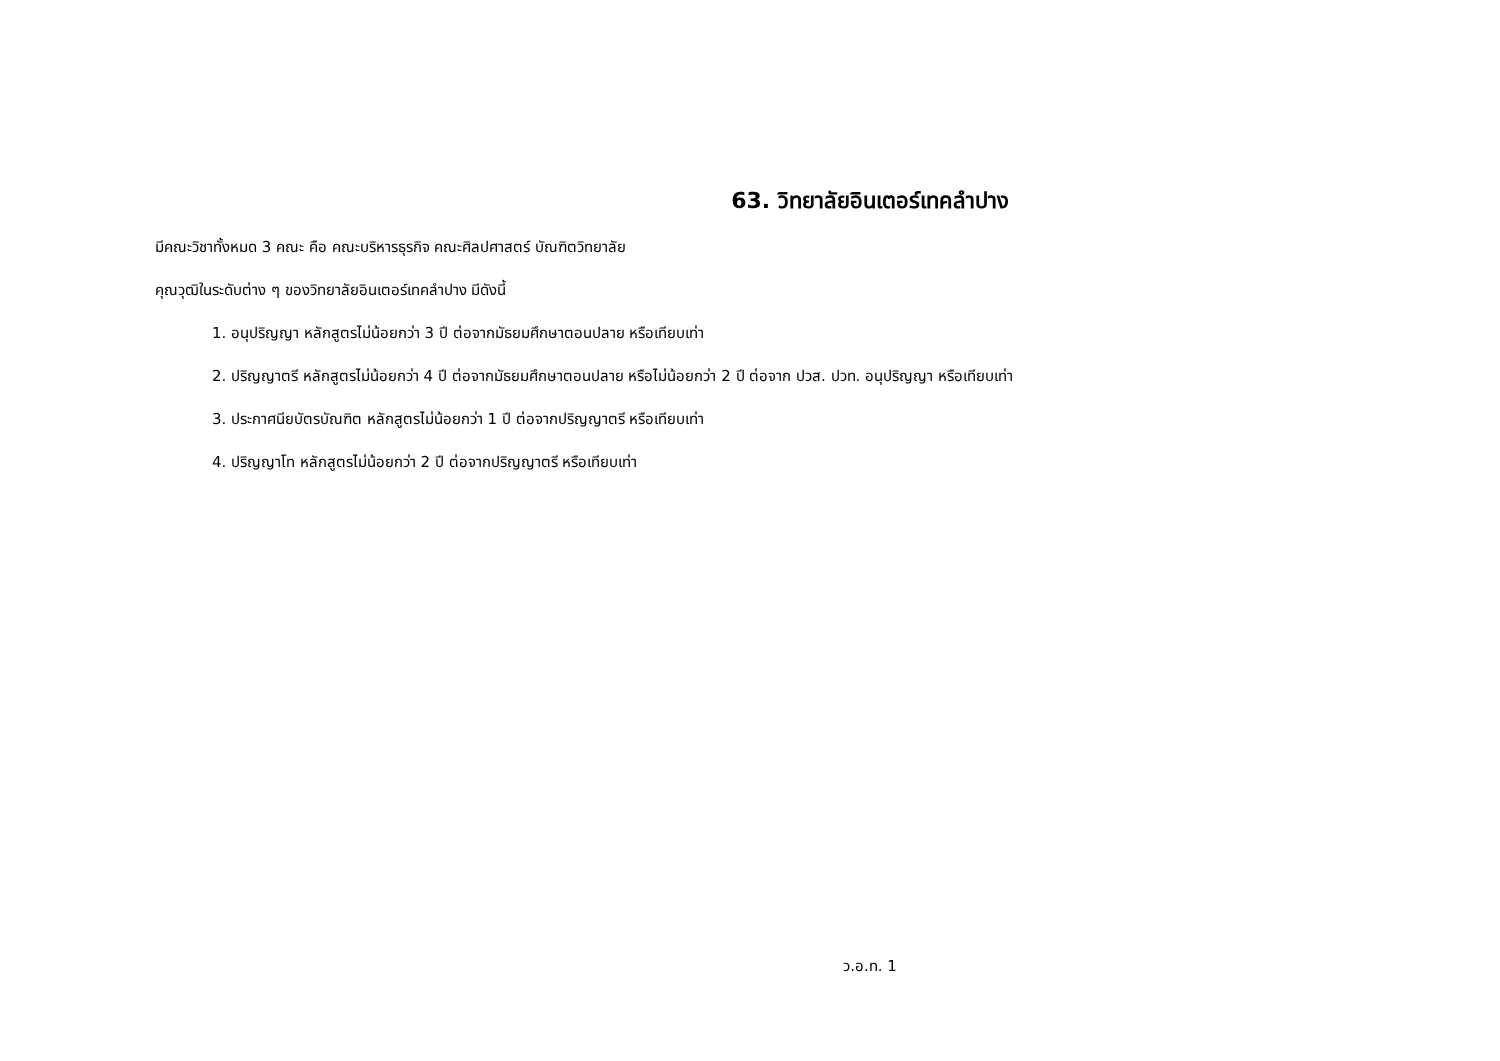63. วิทยาลัยอินเตอร์เทคลำปาง
มีคณะวิชาทั้งหมด 3 คณะ คือ คณะบริหารธุรกิจ คณะศิลปศาสตร์ บัณฑิตวิทยาลัย
คุณวุฒิในระดับต่าง ๆ ของวิทยาลัยอินเตอร์เทคลำปาง มีดังนี้
1. อนุปริญญา หลักสูตรไม่น้อยกว่า 3 ปี ต่อจากมัธยมศึกษาตอนปลาย หรือเทียบเท่า
2. ปริญญาตรี หลักสูตรไม่น้อยกว่า 4 ปี ต่อจากมัธยมศึกษาตอนปลาย หรือไม่น้อยกว่า 2 ปี ต่อจาก ปวส. ปวท. อนุปริญญา หรือเทียบเท่า
3. ประกาศนียบัตรบัณฑิต หลักสูตรไม่น้อยกว่า 1 ปี ต่อจากปริญญาตรี หรือเทียบเท่า
4. ปริญญาโท หลักสูตรไม่น้อยกว่า 2 ปี ต่อจากปริญญาตรี หรือเทียบเท่า
ว.อ.ท. 1